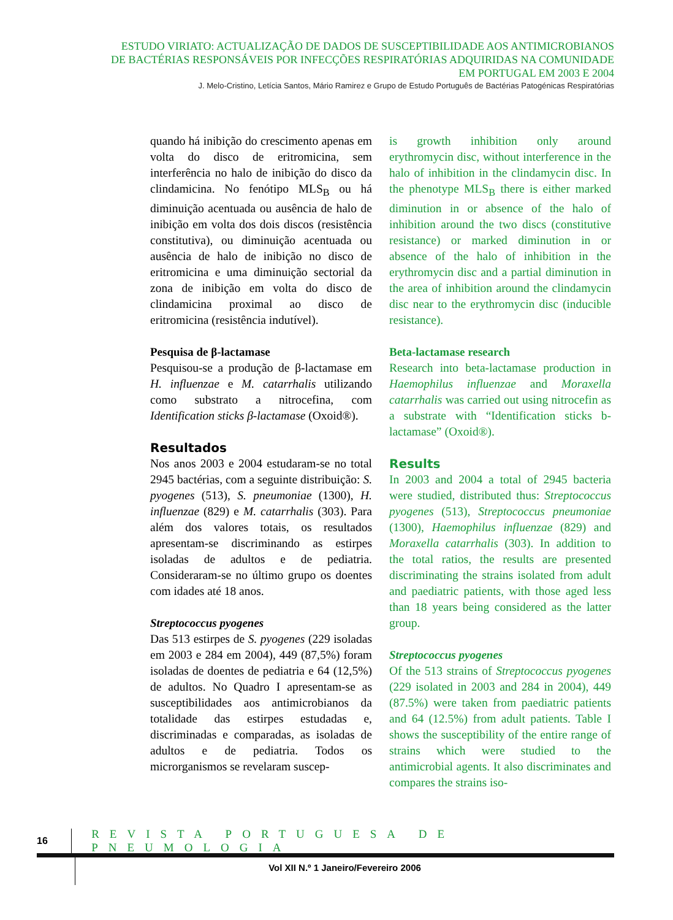ESTUDO VIRIATO: ACTUALIZAÇÃO DE DADOS DE SUSCEPTIBILIDADE AOS ANTIMICROBIANOS
DE BACTÉRIAS RESPONSÁVEIS POR INFECÇÕES RESPIRATÓRIAS ADQUIRIDAS NA COMUNIDADE
EM PORTUGAL EM 2003 E 2004
J. Melo-Cristino, Letícia Santos, Mário Ramirez e Grupo de Estudo Português de Bactérias Patogénicas Respiratórias
quando há inibição do crescimento apenas em volta do disco de eritromicina, sem interferência no halo de inibição do disco da clindamicina. No fenótipo MLS<sub>B</sub> ou há diminuição acentuada ou ausência de halo de inibição em volta dos dois discos (resistência constitutiva), ou diminuição acentuada ou ausência de halo de inibição no disco de eritromicina e uma diminuição sectorial da zona de inibição em volta do disco de clindamicina proximal ao disco de eritromicina (resistência indutível).
Pesquisa de β-lactamase
Pesquisou-se a produção de β-lactamase em H. influenzae e M. catarrhalis utilizando como substrato a nitrocefina, com Identification sticks β-lactamase (Oxoid®).
Resultados
Nos anos 2003 e 2004 estudaram-se no total 2945 bactérias, com a seguinte distribuição: S. pyogenes (513), S. pneumoniae (1300), H. influenzae (829) e M. catarrhalis (303). Para além dos valores totais, os resultados apresentam-se discriminando as estirpes isoladas de adultos e de pediatria. Consideraram-se no último grupo os doentes com idades até 18 anos.
Streptococcus pyogenes
Das 513 estirpes de S. pyogenes (229 isoladas em 2003 e 284 em 2004), 449 (87,5%) foram isoladas de doentes de pediatria e 64 (12,5%) de adultos. No Quadro I apresentam-se as susceptibilidades aos antimicrobianos da totalidade das estirpes estudadas e, discriminadas e comparadas, as isoladas de adultos e de pediatria. Todos os microrganismos se revelaram suscep-
is growth inhibition only around erythromycin disc, without interference in the halo of inhibition in the clindamycin disc. In the phenotype MLS<sub>B</sub> there is either marked diminution in or absence of the halo of inhibition around the two discs (constitutive resistance) or marked diminution in or absence of the halo of inhibition in the erythromycin disc and a partial diminution in the area of inhibition around the clindamycin disc near to the erythromycin disc (inducible resistance).
Beta-lactamase research
Research into beta-lactamase production in Haemophilus influenzae and Moraxella catarrhalis was carried out using nitrocefin as a substrate with “Identification sticks b-lactamase” (Oxoid®).
Results
In 2003 and 2004 a total of 2945 bacteria were studied, distributed thus: Streptococcus pyogenes (513), Streptococcus pneumoniae (1300), Haemophilus influenzae (829) and Moraxella catarrhalis (303). In addition to the total ratios, the results are presented discriminating the strains isolated from adult and paediatric patients, with those aged less than 18 years being considered as the latter group.
Streptococcus pyogenes
Of the 513 strains of Streptococcus pyogenes (229 isolated in 2003 and 284 in 2004), 449 (87.5%) were taken from paediatric patients and 64 (12.5%) from adult patients. Table I shows the susceptibility of the entire range of strains which were studied to the antimicrobial agents. It also discriminates and compares the strains iso-
16
REVISTA PORTUGUESA DE PNEUMOLOGIA
Vol XII N.º 1 Janeiro/Fevereiro 2006